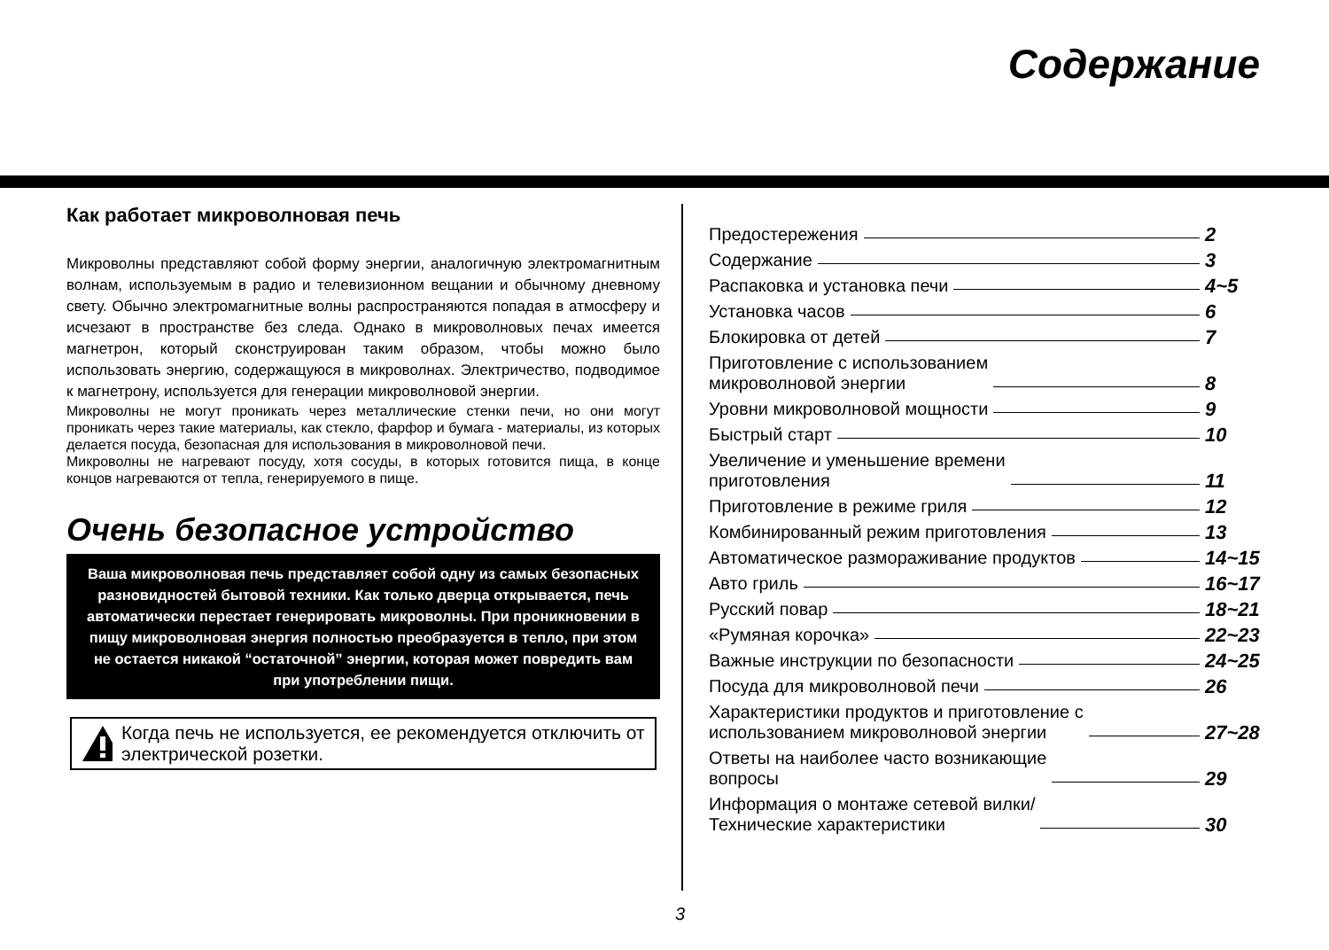Содержание
Как работает микроволновая печь
Микроволны представляют собой форму энергии, аналогичную электромагнитным волнам, используемым в радио и телевизионном вещании и обычному дневному свету. Обычно электромагнитные волны распространяются попадая в атмосферу и исчезают в пространстве без следа. Однако в микроволновых печах имеется магнетрон, который сконструирован таким образом, чтобы можно было использовать энергию, содержащуюся в микроволнах. Электричество, подводимое к магнетрону, используется для генерации микроволновой энергии.
Микроволны не могут проникать через металлические стенки печи, но они могут проникать через такие материалы, как стекло, фарфор и бумага - материалы, из которых делается посуда, безопасная для использования в микроволновой печи.
Микроволны не нагревают посуду, хотя сосуды, в которых готовится пища, в конце концов нагреваются от тепла, генерируемого в пище.
Очень безопасное устройство
Ваша микроволновая печь представляет собой одну из самых безопасных разновидностей бытовой техники. Как только дверца открывается, печь автоматически перестает генерировать микроволны. При проникновении в пищу микроволновая энергия полностью преобразуется в тепло, при этом не остается никакой “остаточной” энергии, которая может повредить вам при употреблении пищи.
Когда печь не используется, ее рекомендуется отключить от электрической розетки.
Предостережения 2
Содержание 3
Распаковка и установка печи 4~5
Установка часов 6
Блокировка от детей 7
Приготовление с использованием
микроволновой энергии 8
Уровни микроволновой мощности 9
Быстрый старт 10
Увеличение и уменьшение времени
приготовления 11
Приготовление в режиме гриля 12
Комбинированный режим приготовления 13
Автоматическое размораживание продуктов 14~15
Авто гриль 16~17
Русский повар 18~21
«Румяная корочка» 22~23
Важные инструкции по безопасности 24~25
Посуда для микроволновой печи 26
Характеристики продуктов и приготовление с
использованием микроволновой энергии 27~28
Ответы на наиболее часто возникающие
вопросы 29
Информация о монтаже сетевой вилки/
Технические характеристики 30
3